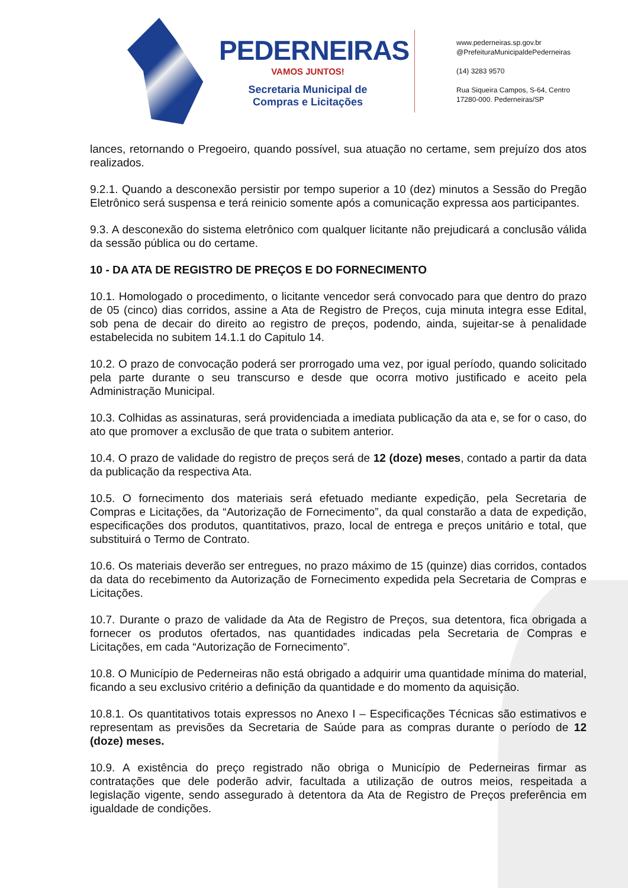PEDERNEIRAS
VAMOS JUNTOS!
Secretaria Municipal de
Compras e Licitações
www.pederneiras.sp.gov.br
@PrefeituraMunicipaldePederneiras
(14) 3283 9570
Rua Siqueira Campos, S-64, Centro
17280-000. Pederneiras/SP
lances, retornando o Pregoeiro, quando possível, sua atuação no certame, sem prejuízo dos atos realizados.
9.2.1. Quando a desconexão persistir por tempo superior a 10 (dez) minutos a Sessão do Pregão Eletrônico será suspensa e terá reinicio somente após a comunicação expressa aos participantes.
9.3. A desconexão do sistema eletrônico com qualquer licitante não prejudicará a conclusão válida da sessão pública ou do certame.
10 - DA ATA DE REGISTRO DE PREÇOS E DO FORNECIMENTO
10.1. Homologado o procedimento, o licitante vencedor será convocado para que dentro do prazo de 05 (cinco) dias corridos, assine a Ata de Registro de Preços, cuja minuta integra esse Edital, sob pena de decair do direito ao registro de preços, podendo, ainda, sujeitar-se à penalidade estabelecida no subitem 14.1.1 do Capitulo 14.
10.2. O prazo de convocação poderá ser prorrogado uma vez, por igual período, quando solicitado pela parte durante o seu transcurso e desde que ocorra motivo justificado e aceito pela Administração Municipal.
10.3. Colhidas as assinaturas, será providenciada a imediata publicação da ata e, se for o caso, do ato que promover a exclusão de que trata o subitem anterior.
10.4. O prazo de validade do registro de preços será de 12 (doze) meses, contado a partir da data da publicação da respectiva Ata.
10.5. O fornecimento dos materiais será efetuado mediante expedição, pela Secretaria de Compras e Licitações, da “Autorização de Fornecimento”, da qual constarão a data de expedição, especificações dos produtos, quantitativos, prazo, local de entrega e preços unitário e total, que substituirá o Termo de Contrato.
10.6. Os materiais deverão ser entregues, no prazo máximo de 15 (quinze) dias corridos, contados da data do recebimento da Autorização de Fornecimento expedida pela Secretaria de Compras e Licitações.
10.7. Durante o prazo de validade da Ata de Registro de Preços, sua detentora, fica obrigada a fornecer os produtos ofertados, nas quantidades indicadas pela Secretaria de Compras e Licitações, em cada “Autorização de Fornecimento”.
10.8. O Município de Pederneiras não está obrigado a adquirir uma quantidade mínima do material, ficando a seu exclusivo critério a definição da quantidade e do momento da aquisição.
10.8.1. Os quantitativos totais expressos no Anexo I – Especificações Técnicas são estimativos e representam as previsões da Secretaria de Saúde para as compras durante o período de 12 (doze) meses.
10.9. A existência do preço registrado não obriga o Município de Pederneiras firmar as contratações que dele poderão advir, facultada a utilização de outros meios, respeitada a legislação vigente, sendo assegurado à detentora da Ata de Registro de Preços preferência em igualdade de condições.